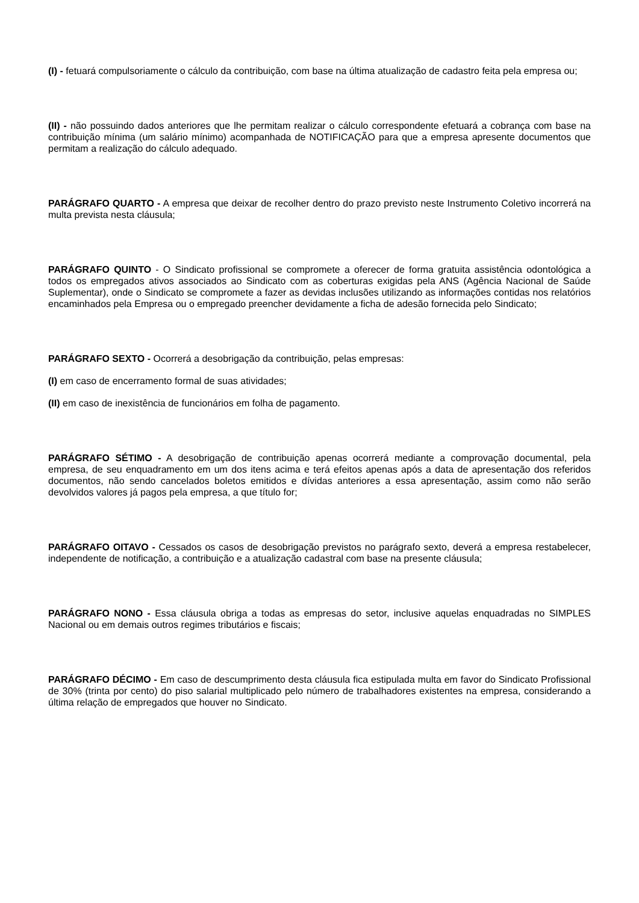(I) - fetuará compulsoriamente o cálculo da contribuição, com base na última atualização de cadastro feita pela empresa ou;
(II) - não possuindo dados anteriores que lhe permitam realizar o cálculo correspondente efetuará a cobrança com base na contribuição mínima (um salário mínimo) acompanhada de NOTIFICAÇÃO para que a empresa apresente documentos que permitam a realização do cálculo adequado.
PARÁGRAFO QUARTO - A empresa que deixar de recolher dentro do prazo previsto neste Instrumento Coletivo incorrerá na multa prevista nesta cláusula;
PARÁGRAFO QUINTO - O Sindicato profissional se compromete a oferecer de forma gratuita assistência odontológica a todos os empregados ativos associados ao Sindicato com as coberturas exigidas pela ANS (Agência Nacional de Saúde Suplementar), onde o Sindicato se compromete a fazer as devidas inclusões utilizando as informações contidas nos relatórios encaminhados pela Empresa ou o empregado preencher devidamente a ficha de adesão fornecida pelo Sindicato;
PARÁGRAFO SEXTO - Ocorrerá a desobrigação da contribuição, pelas empresas:
(I) em caso de encerramento formal de suas atividades;
(II) em caso de inexistência de funcionários em folha de pagamento.
PARÁGRAFO SÉTIMO - A desobrigação de contribuição apenas ocorrerá mediante a comprovação documental, pela empresa, de seu enquadramento em um dos itens acima e terá efeitos apenas após a data de apresentação dos referidos documentos, não sendo cancelados boletos emitidos e dívidas anteriores a essa apresentação, assim como não serão devolvidos valores já pagos pela empresa, a que título for;
PARÁGRAFO OITAVO - Cessados os casos de desobrigação previstos no parágrafo sexto, deverá a empresa restabelecer, independente de notificação, a contribuição e a atualização cadastral com base na presente cláusula;
PARÁGRAFO NONO - Essa cláusula obriga a todas as empresas do setor, inclusive aquelas enquadradas no SIMPLES Nacional ou em demais outros regimes tributários e fiscais;
PARÁGRAFO DÉCIMO - Em caso de descumprimento desta cláusula fica estipulada multa em favor do Sindicato Profissional de 30% (trinta por cento) do piso salarial multiplicado pelo número de trabalhadores existentes na empresa, considerando a última relação de empregados que houver no Sindicato.